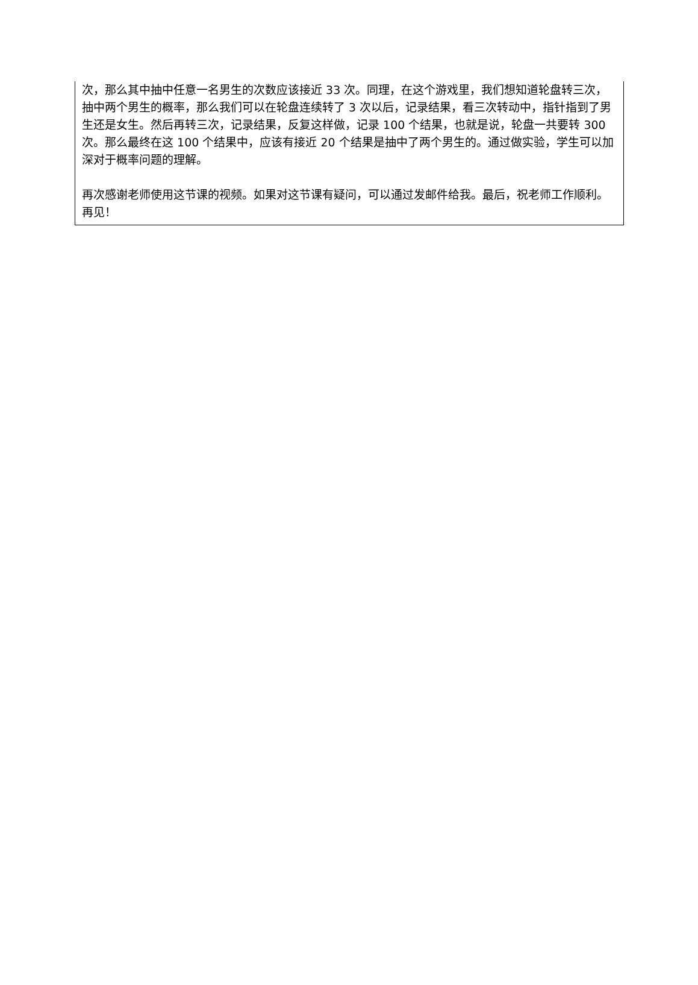次，那么其中抽中任意一名男生的次数应该接近 33 次。同理，在这个游戏里，我们想知道轮盘转三次，抽中两个男生的概率，那么我们可以在轮盘连续转了 3 次以后，记录结果，看三次转动中，指针指到了男生还是女生。然后再转三次，记录结果，反复这样做，记录 100 个结果，也就是说，轮盘一共要转 300 次。那么最终在这 100 个结果中，应该有接近 20 个结果是抽中了两个男生的。通过做实验，学生可以加深对于概率问题的理解。
再次感谢老师使用这节课的视频。如果对这节课有疑问，可以通过发邮件给我。最后，祝老师工作顺利。再见！